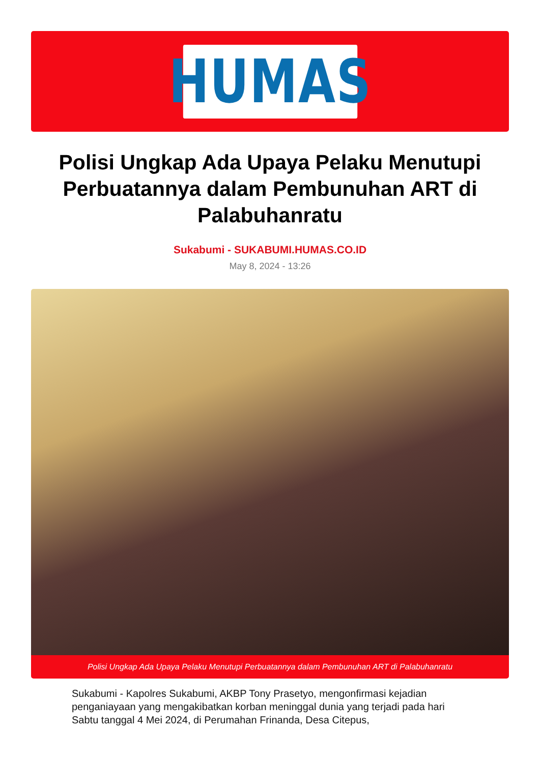HUMAS
Polisi Ungkap Ada Upaya Pelaku Menutupi Perbuatannya dalam Pembunuhan ART di Palabuhanratu
Sukabumi - SUKABUMI.HUMAS.CO.ID
May 8, 2024 - 13:26
Polisi Ungkap Ada Upaya Pelaku Menutupi Perbuatannya dalam Pembunuhan ART di Palabuhanratu
Sukabumi - Kapolres Sukabumi, AKBP Tony Prasetyo, mengonfirmasi kejadian penganiayaan yang mengakibatkan korban meninggal dunia yang terjadi pada hari Sabtu tanggal 4 Mei 2024, di Perumahan Frinanda, Desa Citepus,